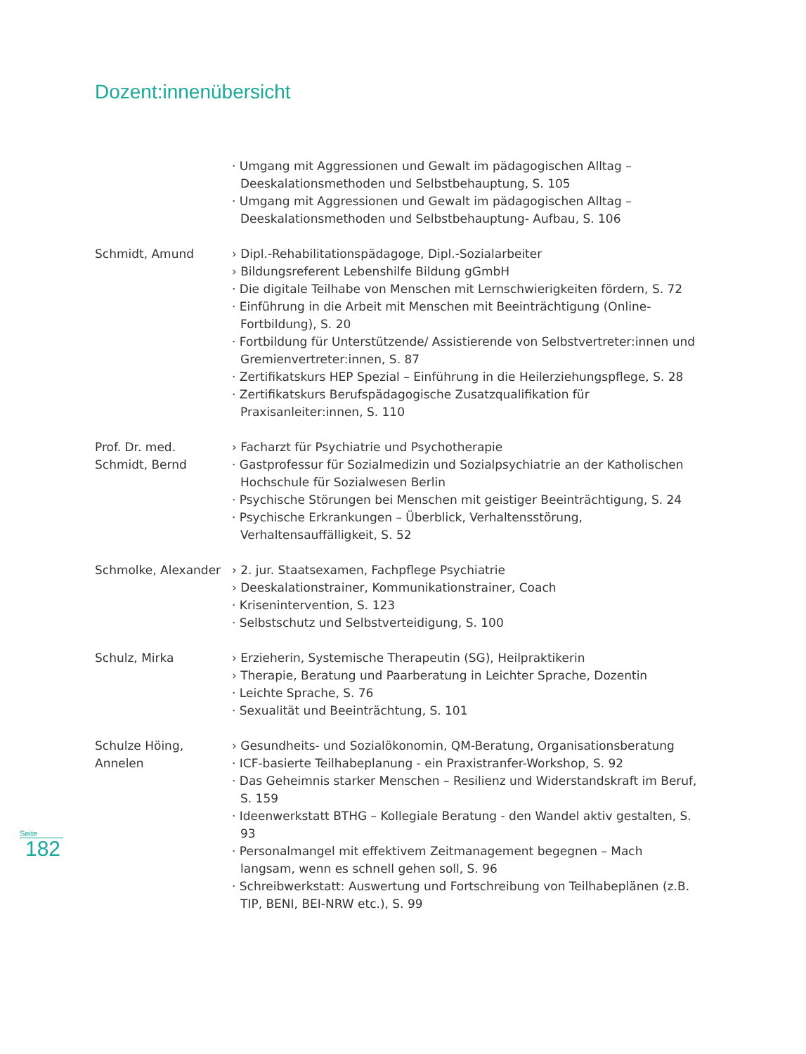Dozent:innenübersicht
· Umgang mit Aggressionen und Gewalt im pädagogischen Alltag – Deeskalationsmethoden und Selbstbehauptung, S. 105
· Umgang mit Aggressionen und Gewalt im pädagogischen Alltag – Deeskalationsmethoden und Selbstbehauptung- Aufbau, S. 106
Schmidt, Amund › Dipl.-Rehabilitationspädagoge, Dipl.-Sozialarbeiter
› Bildungsreferent Lebenshilfe Bildung gGmbH
· Die digitale Teilhabe von Menschen mit Lernschwierigkeiten fördern, S. 72
· Einführung in die Arbeit mit Menschen mit Beeinträchtigung (Online-Fortbildung), S. 20
· Fortbildung für Unterstützende/ Assistierende von Selbstvertreter:innen und Gremienvertreter:innen, S. 87
· Zertifikatskurs HEP Spezial – Einführung in die Heilerziehungspflege, S. 28
· Zertifikatskurs Berufspädagogische Zusatzqualifikation für Praxisanleiter:innen, S. 110
Prof. Dr. med. Schmidt, Bernd
› Facharzt für Psychiatrie und Psychotherapie
· Gastprofessur für Sozialmedizin und Sozialpsychiatrie an der Katholischen Hochschule für Sozialwesen Berlin
· Psychische Störungen bei Menschen mit geistiger Beeinträchtigung, S. 24
· Psychische Erkrankungen – Überblick, Verhaltensstörung, Verhaltensauffälligkeit, S. 52
Schmolke, Alexander › 2. jur. Staatsexamen, Fachpflege Psychiatrie
› Deeskalationstrainer, Kommunikationstrainer, Coach
· Krisenintervention, S. 123
· Selbstschutz und Selbstverteidigung, S. 100
Schulz, Mirka › Erzieherin, Systemische Therapeutin (SG), Heilpraktikerin
› Therapie, Beratung und Paarberatung in Leichter Sprache, Dozentin
· Leichte Sprache, S. 76
· Sexualität und Beeinträchtung, S. 101
Schulze Höing, Annelen
› Gesundheits- und Sozialökonomin, QM-Beratung, Organisationsberatung
· ICF-basierte Teilhabeplanung - ein Praxistranfer-Workshop, S. 92
· Das Geheimnis starker Menschen – Resilienz und Widerstandskraft im Beruf, S. 159
· Ideenwerkstatt BTHG – Kollegiale Beratung - den Wandel aktiv gestalten, S. 93
· Personalmangel mit effektivem Zeitmanagement begegnen – Mach langsam, wenn es schnell gehen soll, S. 96
· Schreibwerkstatt: Auswertung und Fortschreibung von Teilhabeplänen (z.B. TIP, BENI, BEI-NRW etc.), S. 99
Seite
182